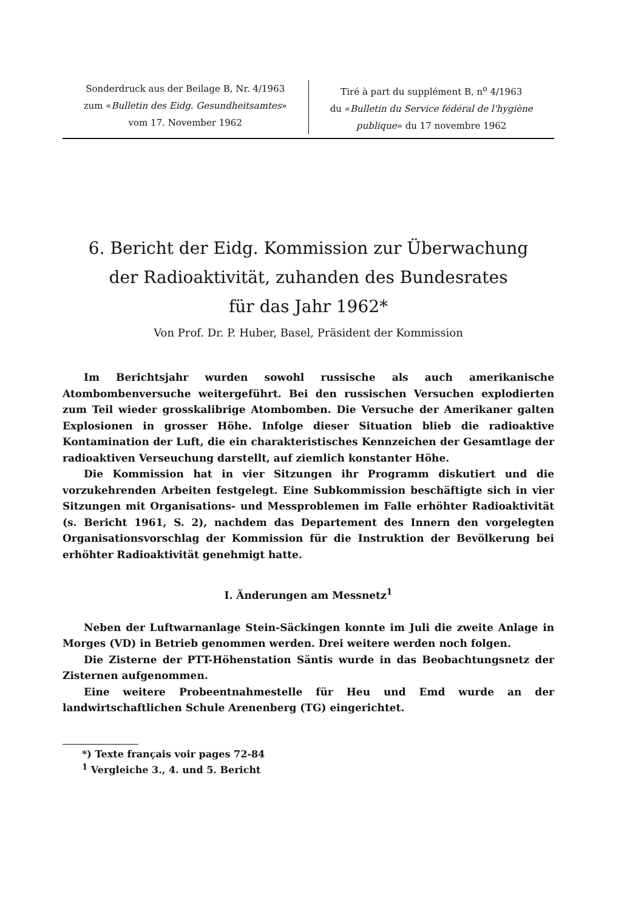Sonderdruck aus der Beilage B, Nr. 4/1963
zum «Bulletin des Eidg. Gesundheitsamtes»
vom 17. November 1962
Tiré à part du supplément B, n<sup>o</sup> 4/1963
du «Bulletin du Service fédéral de l'hygiène publique» du 17 novembre 1962
6. Bericht der Eidg. Kommission zur Überwachung
der Radioaktivität, zuhanden des Bundesrates
für das Jahr 1962*
Von Prof. Dr. P. Huber, Basel, Präsident der Kommission
Im Berichtsjahr wurden sowohl russische als auch amerikanische Atombombenversuche weitergeführt. Bei den russischen Versuchen explodierten zum Teil wieder grosskalibrige Atombomben. Die Versuche der Amerikaner galten Explosionen in grosser Höhe. Infolge dieser Situation blieb die radioaktive Kontamination der Luft, die ein charakteristisches Kennzeichen der Gesamtlage der radioaktiven Verseuchung darstellt, auf ziemlich konstanter Höhe.
Die Kommission hat in vier Sitzungen ihr Programm diskutiert und die vorzukehrenden Arbeiten festgelegt. Eine Subkommission beschäftigte sich in vier Sitzungen mit Organisations- und Messproblemen im Falle erhöhter Radioaktivität (s. Bericht 1961, S. 2), nachdem das Departement des Innern den vorgelegten Organisationsvorschlag der Kommission für die Instruktion der Bevölkerung bei erhöhter Radioaktivität genehmigt hatte.
I. Änderungen am Messnetz<sup>1</sup>
Neben der Luftwarnanlage Stein-Säckingen konnte im Juli die zweite Anlage in Morges (VD) in Betrieb genommen werden. Drei weitere werden noch folgen.
Die Zisterne der PTT-Höhenstation Säntis wurde in das Beobachtungsnetz der Zisternen aufgenommen.
Eine weitere Probeentnahmestelle für Heu und Emd wurde an der landwirtschaftlichen Schule Arenenberg (TG) eingerichtet.
*) Texte français voir pages 72-84
<sup>1</sup> Vergleiche 3., 4. und 5. Bericht